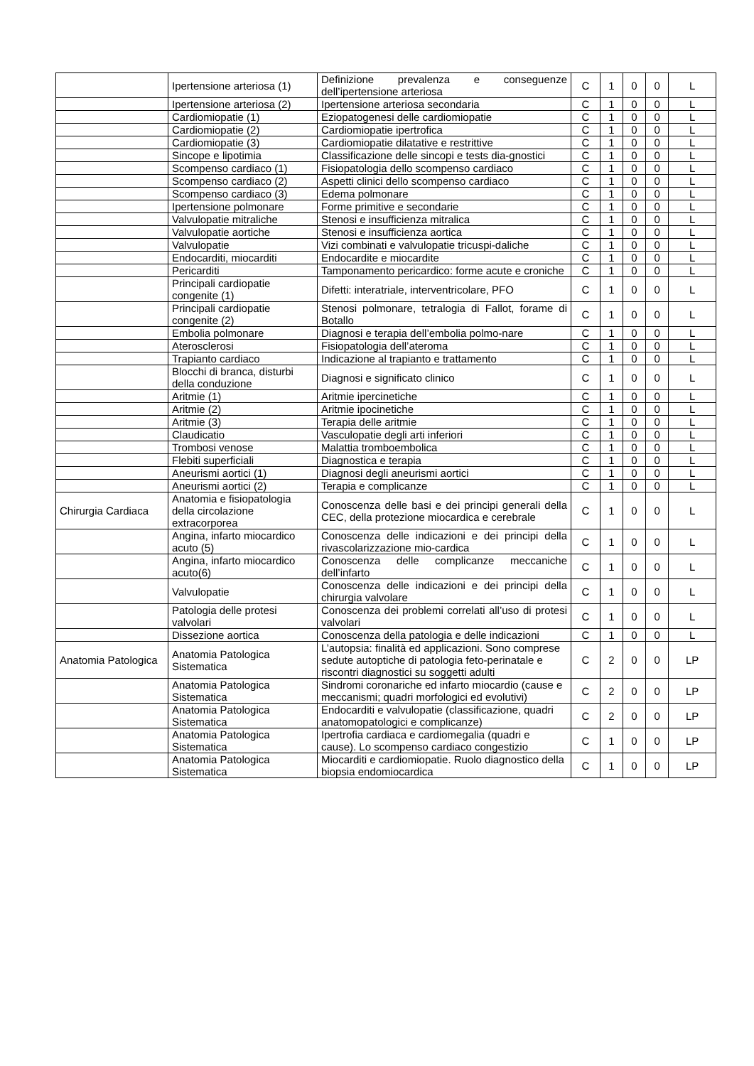| | Ipertensione arteriosa (1) | Definizione prevalenza e conseguenze dell’ipertensione arteriosa | C | 1 | 0 | 0 | L |
| | Ipertensione arteriosa (2) | Ipertensione arteriosa secondaria | C | 1 | 0 | 0 | L |
| | Cardiomiopatie (1) | Eziopatogenesi delle cardiomiopatie | C | 1 | 0 | 0 | L |
| | Cardiomiopatie (2) | Cardiomiopatie ipertrofica | C | 1 | 0 | 0 | L |
| | Cardiomiopatie (3) | Cardiomiopatie dilatative e restrittive | C | 1 | 0 | 0 | L |
| | Sincope e lipotimia | Classificazione delle sincopi e tests dia-gnostici | C | 1 | 0 | 0 | L |
| | Scompenso cardiaco (1) | Fisiopatologia dello scompenso cardiaco | C | 1 | 0 | 0 | L |
| | Scompenso cardiaco (2) | Aspetti clinici dello scompenso cardiaco | C | 1 | 0 | 0 | L |
| | Scompenso cardiaco (3) | Edema polmonare | C | 1 | 0 | 0 | L |
| | Ipertensione polmonare | Forme primitive e secondarie | C | 1 | 0 | 0 | L |
| | Valvulopatie mitraliche | Stenosi e insufficienza mitralica | C | 1 | 0 | 0 | L |
| | Valvulopatie aortiche | Stenosi e insufficienza aortica | C | 1 | 0 | 0 | L |
| | Valvulopatie | Vizi combinati e valvulopatie tricuspi-daliche | C | 1 | 0 | 0 | L |
| | Endocarditi, miocarditi | Endocardite e miocardite | C | 1 | 0 | 0 | L |
| | Pericarditi | Tamponamento pericardico: forme acute e croniche | C | 1 | 0 | 0 | L |
| | Principali cardiopatie congenite (1) | Difetti: interatriale, interventricolare, PFO | C | 1 | 0 | 0 | L |
| | Principali cardiopatie congenite (2) | Stenosi polmonare, tetralogia di Fallot, forame di Botallo | C | 1 | 0 | 0 | L |
| | Embolia polmonare | Diagnosi e terapia dell’embolia polmo-nare | C | 1 | 0 | 0 | L |
| | Aterosclerosi | Fisiopatologia dell’ateroma | C | 1 | 0 | 0 | L |
| | Trapianto cardiaco | Indicazione al trapianto e trattamento | C | 1 | 0 | 0 | L |
| | Blocchi di branca, disturbi della conduzione | Diagnosi e significato clinico | C | 1 | 0 | 0 | L |
| | Aritmie (1) | Aritmie ipercinetiche | C | 1 | 0 | 0 | L |
| | Aritmie (2) | Aritmie ipocinetiche | C | 1 | 0 | 0 | L |
| | Aritmie (3) | Terapia delle aritmie | C | 1 | 0 | 0 | L |
| | Claudicatio | Vasculopatie degli arti inferiori | C | 1 | 0 | 0 | L |
| | Trombosi venose | Malattia tromboembolica | C | 1 | 0 | 0 | L |
| | Flebiti superficiali | Diagnostica e terapia | C | 1 | 0 | 0 | L |
| | Aneurismi aortici (1) | Diagnosi degli aneurismi aortici | C | 1 | 0 | 0 | L |
| | Aneurismi aortici (2) | Terapia e complicanze | C | 1 | 0 | 0 | L |
| Chirurgia Cardiaca | Anatomia e fisiopatologia della circolazione extracorporea | Conoscenza delle basi e dei principi generali della CEC, della protezione miocardica e cerebrale | C | 1 | 0 | 0 | L |
| | Angina, infarto miocardico acuto (5) | Conoscenza delle indicazioni e dei principi della rivascolarizzazione mio-cardica | C | 1 | 0 | 0 | L |
| | Angina, infarto miocardico acuto(6) | Conoscenza delle complicanze meccaniche dell’infarto | C | 1 | 0 | 0 | L |
| | Valvulopatie | Conoscenza delle indicazioni e dei principi della chirurgia valvolare | C | 1 | 0 | 0 | L |
| | Patologia delle protesi valvolari | Conoscenza dei problemi correlati all’uso di protesi valvolari | C | 1 | 0 | 0 | L |
| | Dissezione aortica | Conoscenza della patologia e delle indicazioni | C | 1 | 0 | 0 | L |
| Anatomia Patologica | Anatomia Patologica Sistematica | L’autopsia: finalità ed applicazioni. Sono comprese sedute autoptiche di patologia feto-perinatale e riscontri diagnostici su soggetti adulti | C | 2 | 0 | 0 | LP |
| | Anatomia Patologica Sistematica | Sindromi coronariche ed infarto miocardio (cause e meccanismi; quadri morfologici ed evolutivi) | C | 2 | 0 | 0 | LP |
| | Anatomia Patologica Sistematica | Endocarditi e valvulopatie (classificazione, quadri anatomopatologici e complicanze) | C | 2 | 0 | 0 | LP |
| | Anatomia Patologica Sistematica | Ipertrofia cardiaca e cardiomegalia (quadri e cause). Lo scompenso cardiaco congestizio | C | 1 | 0 | 0 | LP |
| | Anatomia Patologica Sistematica | Miocarditi e cardiomiopatie. Ruolo diagnostico della biopsia endomiocardica | C | 1 | 0 | 0 | LP |